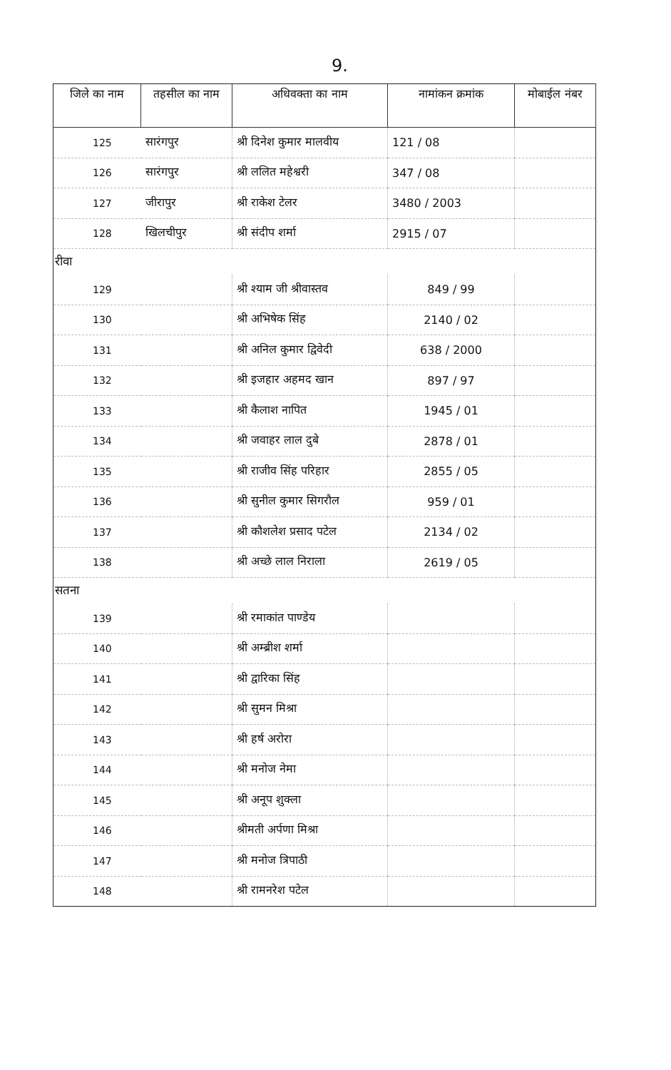9.
| जिले का नाम | तहसील का नाम | अधिवक्ता का नाम | नामांकन क्रमांक | मोबाईल नंबर |
| --- | --- | --- | --- | --- |
| 125 | सारंगपुर | श्री दिनेश कुमार मालवीय | 121 / 08 | |
| 126 | सारंगपुर | श्री ललित महेश्वरी | 347 / 08 | |
| 127 | जीरापुर | श्री राकेश टेलर | 3480 / 2003 | |
| 128 | खिलचीपुर | श्री संदीप शर्मा | 2915 / 07 | |
| रीवा | | | | |
| 129 | | श्री श्याम जी श्रीवास्तव | 849 / 99 | |
| 130 | | श्री अभिषेक सिंह | 2140 / 02 | |
| 131 | | श्री अनिल कुमार द्विवेदी | 638 / 2000 | |
| 132 | | श्री इजहार अहमद खान | 897 / 97 | |
| 133 | | श्री कैलाश नापित | 1945 / 01 | |
| 134 | | श्री जवाहर लाल दुबे | 2878 / 01 | |
| 135 | | श्री राजीव सिंह परिहार | 2855 / 05 | |
| 136 | | श्री सुनील कुमार सिगरौल | 959 / 01 | |
| 137 | | श्री कौशलेश प्रसाद पटेल | 2134 / 02 | |
| 138 | | श्री अच्छे लाल निराला | 2619 / 05 | |
| सतना | | | | |
| 139 | | श्री रमाकांत पाण्डेय | | |
| 140 | | श्री अम्ब्रीश शर्मा | | |
| 141 | | श्री द्वारिका सिंह | | |
| 142 | | श्री सुमन मिश्रा | | |
| 143 | | श्री हर्ष अरोरा | | |
| 144 | | श्री मनोज नेमा | | |
| 145 | | श्री अनूप शुक्ला | | |
| 146 | | श्रीमती अर्पणा मिश्रा | | |
| 147 | | श्री मनोज त्रिपाठी | | |
| 148 | | श्री रामनरेश पटेल | | |